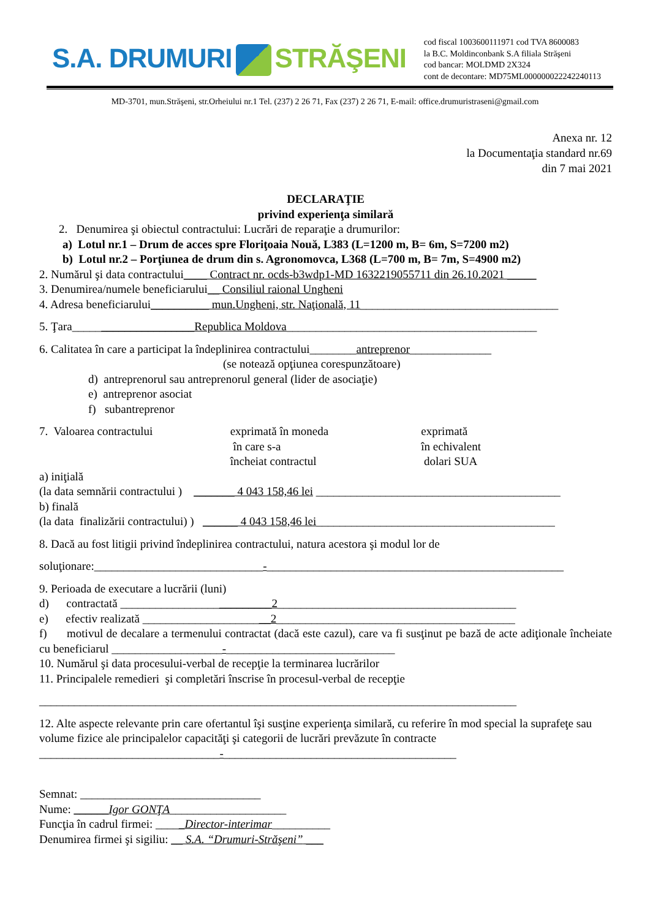S.A. DRUMURI STRĂŞENI
cod fiscal 1003600111971 cod TVA 8600083
la B.C. Moldinconbank S.A filiala Străşeni
cod bancar: MOLDMD 2X324
cont de decontare: MD75ML000000022242240113
MD-3701, mun.Străşeni, str.Orheiului nr.1 Tel. (237) 2 26 71, Fax (237) 2 26 71, E-mail: office.drumuristraseni@gmail.com
Anexa nr. 12
la Documentaţia standard nr.69
din 7 mai 2021
DECLARAŢIE
privind experienţa similară
2. Denumirea şi obiectul contractului: Lucrări de reparaţie a drumurilor:
a) Lotul nr.1 – Drum de acces spre Floriţoaia Nouă, L383 (L=1200 m, B= 6m, S=7200 m2)
b) Lotul nr.2 – Porţiunea de drum din s. Agronomovca, L368 (L=700 m, B= 7m, S=4900 m2)
2. Numărul şi data contractului____ Contract nr. ocds-b3wdp1-MD 1632219055711 din 26.10.2021 _____
3. Denumirea/numele beneficiarului__ Consiliul raional Ungheni
4. Adresa beneficiarului__________ mun.Ungheni, str. Naţională, 11__________________________________
5. Ţara_____________________Republica Moldova___________________________________________
6. Calitatea în care a participat la îndeplinirea contractului________antreprenor______________
(se notează opţiunea corespunzătoare)
d) antreprenorul sau antreprenorul general (lider de asociaţie)
e) antreprenor asociat
f) subantreprenor
7. Valoarea contractului exprimată în moneda
în care s-a
încheiat contractul
exprimată
în echivalent
dolari SUA
a) iniţială
(la data semnării contractului ) _______ 4 043 158,46 lei __________________________________________
b) finală
(la data finalizării contractului) ) ______ 4 043 158,46 lei_________________________________________
8. Dacă au fost litigii privind îndeplinirea contractului, natura acestora şi modul lor de
soluţionare:_____________________________-___________________________________________________
9. Perioada de executare a lucrării (luni)
d) contractată __________________________2_________________________________________
e) efectiv realizată ______________________2_________________________________________
f) motivul de decalare a termenului contractat (dacă este cazul), care va fi susţinut pe bază de acte adiţionale încheiate cu beneficiarul ___________________-_____________________________
10. Numărul şi data procesului-verbal de recepţie la terminarea lucrărilor
11. Principalele remedieri şi completări înscrise în procesul-verbal de recepţie
__________________________________________________________________________________
12. Alte aspecte relevante prin care ofertantul îşi susţine experienţa similară, cu referire în mod special la suprafeţe sau volume fizice ale principalelor capacităţi şi categorii de lucrări prevăzute în contracte
_______________________________-________________________________________
Semnat: _______________________________
Nume: ______Igor GONŢA____________________
Funcţia în cadrul firmei: _____Director-interimar__________
Denumirea firmei şi sigiliu: __ S.A. “Drumuri-Străşeni” ___